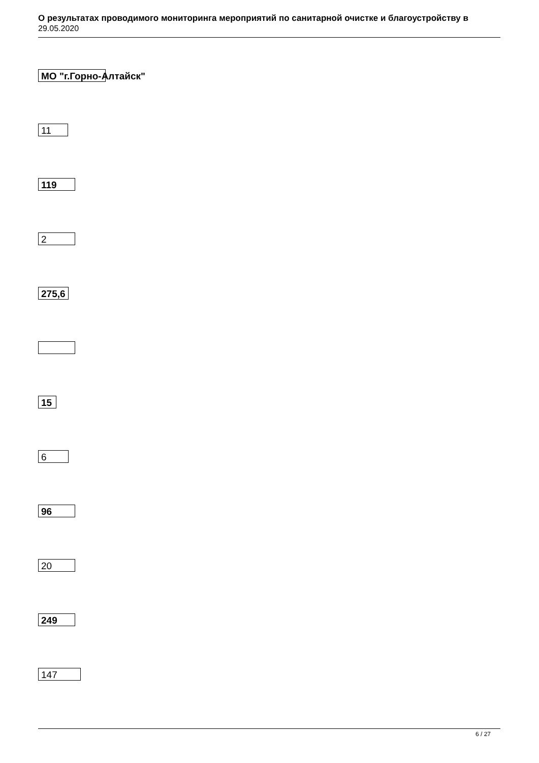О результатах проводимого мониторинга мероприятий по санитарной очистке и благоустройству в
29.05.2020
МО "г.Горно-Алтайск"
11
119
2
275,6
15
6
96
20
249
147
6 / 27